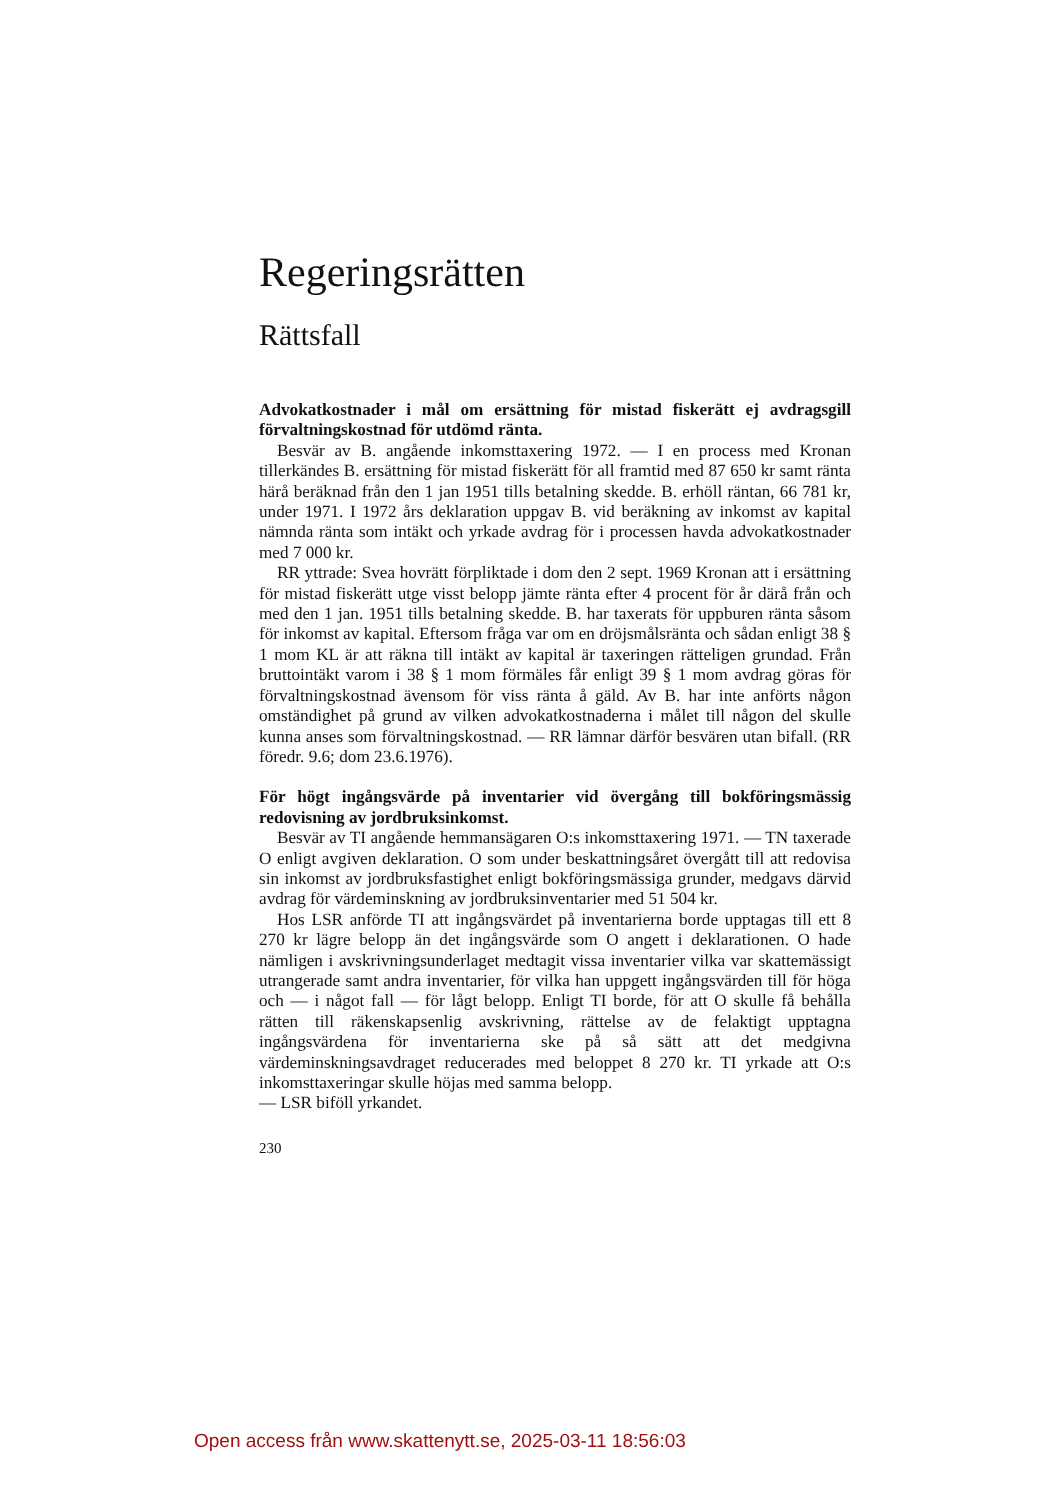Regeringsrätten
Rättsfall
Advokatkostnader i mål om ersättning för mistad fiskerätt ej avdragsgill förvaltningskostnad för utdömd ränta.
Besvär av B. angående inkomsttaxering 1972. — I en process med Kronan tillerkändes B. ersättning för mistad fiskerätt för all framtid med 87 650 kr samt ränta härå beräknad från den 1 jan 1951 tills betalning skedde. B. erhöll räntan, 66 781 kr, under 1971. I 1972 års deklaration uppgav B. vid beräkning av inkomst av kapital nämnda ränta som intäkt och yrkade avdrag för i processen havda advokatkostnader med 7 000 kr.
RR yttrade: Svea hovrätt förpliktade i dom den 2 sept. 1969 Kronan att i ersättning för mistad fiskerätt utge visst belopp jämte ränta efter 4 procent för år därå från och med den 1 jan. 1951 tills betalning skedde. B. har taxerats för uppburen ränta såsom för inkomst av kapital. Eftersom fråga var om en dröjsmålsränta och sådan enligt 38 § 1 mom KL är att räkna till intäkt av kapital är taxeringen rätteligen grundad. Från bruttointäkt varom i 38 § 1 mom förmäles får enligt 39 § 1 mom avdrag göras för förvaltningskostnad ävensom för viss ränta å gäld. Av B. har inte anförts någon omständighet på grund av vilken advokatkostnaderna i målet till någon del skulle kunna anses som förvaltningskostnad. — RR lämnar därför besvären utan bifall. (RR föredr. 9.6; dom 23.6.1976).
För högt ingångsvärde på inventarier vid övergång till bokföringsmässig redovisning av jordbruksinkomst.
Besvär av TI angående hemmansägaren O:s inkomsttaxering 1971. — TN taxerade O enligt avgiven deklaration. O som under beskattningsåret övergått till att redovisa sin inkomst av jordbruksfastighet enligt bokföringsmässiga grunder, medgavs därvid avdrag för värdeminskning av jordbruksinventarier med 51 504 kr.
Hos LSR anförde TI att ingångsvärdet på inventarierna borde upptagas till ett 8 270 kr lägre belopp än det ingångsvärde som O angett i deklarationen. O hade nämligen i avskrivningsunderlaget medtagit vissa inventarier vilka var skattemässigt utrangerade samt andra inventarier, för vilka han uppgett ingångsvärden till för höga och — i något fall — för lågt belopp. Enligt TI borde, för att O skulle få behålla rätten till räkenskapsenlig avskrivning, rättelse av de felaktigt upptagna ingångsvärdena för inventarierna ske på så sätt att det medgivna värdeminskningsavdraget reducerades med beloppet 8 270 kr. TI yrkade att O:s inkomsttaxeringar skulle höjas med samma belopp.
— LSR biföll yrkandet.
230
Open access från www.skattenytt.se, 2025-03-11 18:56:03